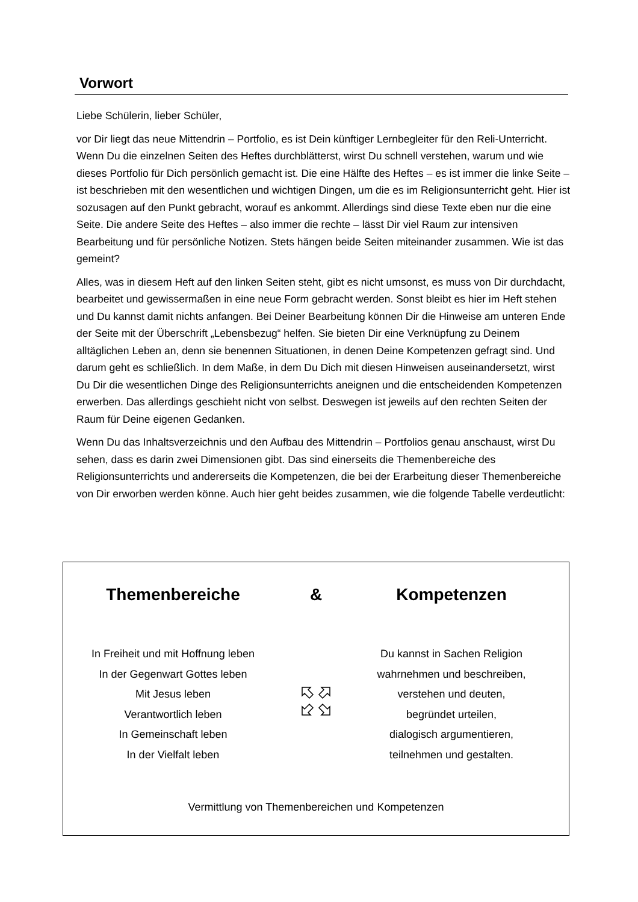Vorwort
Liebe Schülerin, lieber Schüler,
vor Dir liegt das neue Mittendrin – Portfolio, es ist Dein künftiger Lernbegleiter für den Reli-Unterricht. Wenn Du die einzelnen Seiten des Heftes durchblätterst, wirst Du schnell verstehen, warum und wie dieses Portfolio für Dich persönlich gemacht ist. Die eine Hälfte des Heftes – es ist immer die linke Seite – ist beschrieben mit den wesentlichen und wichtigen Dingen, um die es im Religionsunterricht geht. Hier ist sozusagen auf den Punkt gebracht, worauf es ankommt. Allerdings sind diese Texte eben nur die eine Seite. Die andere Seite des Heftes – also immer die rechte – lässt Dir viel Raum zur intensiven Bearbeitung und für persönliche Notizen. Stets hängen beide Seiten miteinander zusammen. Wie ist das gemeint?
Alles, was in diesem Heft auf den linken Seiten steht, gibt es nicht umsonst, es muss von Dir durchdacht, bearbeitet und gewissermaßen in eine neue Form gebracht werden. Sonst bleibt es hier im Heft stehen und Du kannst damit nichts anfangen. Bei Deiner Bearbeitung können Dir die Hinweise am unteren Ende der Seite mit der Überschrift „Lebensbezug“ helfen. Sie bieten Dir eine Verknüpfung zu Deinem alltäglichen Leben an, denn sie benennen Situationen, in denen Deine Kompetenzen gefragt sind. Und darum geht es schließlich. In dem Maße, in dem Du Dich mit diesen Hinweisen auseinandersetzt, wirst Du Dir die wesentlichen Dinge des Religionsunterrichts aneignen und die entscheidenden Kompetenzen erwerben. Das allerdings geschieht nicht von selbst. Deswegen ist jeweils auf den rechten Seiten der Raum für Deine eigenen Gedanken.
Wenn Du das Inhaltsverzeichnis und den Aufbau des Mittendrin – Portfolios genau anschaust, wirst Du sehen, dass es darin zwei Dimensionen gibt. Das sind einerseits die Themenbereiche des Religionsunterrichts und andererseits die Kompetenzen, die bei der Erarbeitung dieser Themenbereiche von Dir erworben werden könne. Auch hier geht beides zusammen, wie die folgende Tabelle verdeutlicht:
Themenbereiche & Kompetenzen
In Freiheit und mit Hoffnung leben
In der Gegenwart Gottes leben
Mit Jesus leben
Verantwortlich leben
In Gemeinschaft leben
In der Vielfalt leben
Du kannst in Sachen Religion
wahrnehmen und beschreiben,
verstehen und deuten,
begründet urteilen,
dialogisch argumentieren,
teilnehmen und gestalten.
Vermittlung von Themenbereichen und Kompetenzen